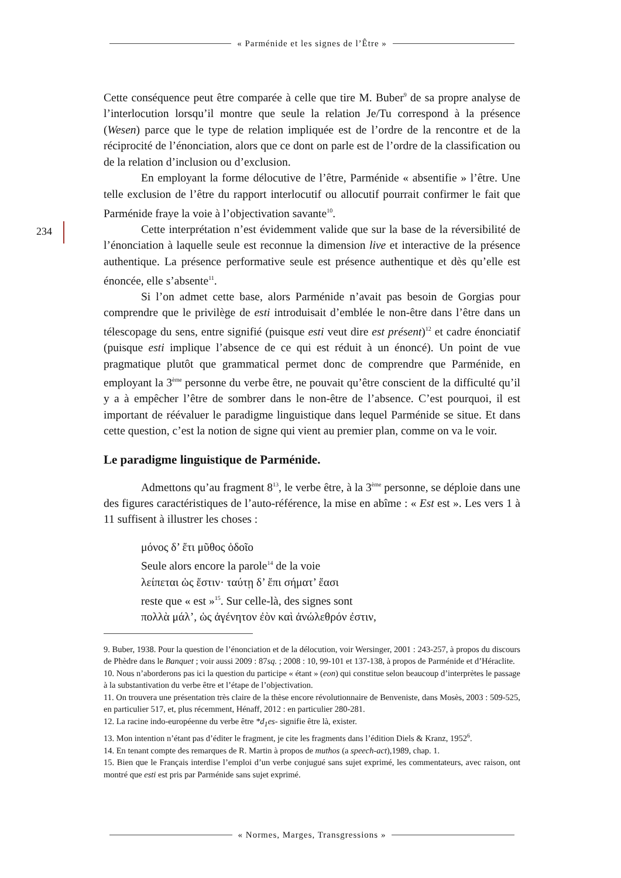« Parménide et les signes de l’Être »
234
Cette conséquence peut être comparée à celle que tire M. Buber<sup>9</sup> de sa propre analyse de l’interlocution lorsqu’il montre que seule la relation Je/Tu correspond à la présence (Wesen) parce que le type de relation impliquée est de l’ordre de la rencontre et de la réciprocité de l’énonciation, alors que ce dont on parle est de l’ordre de la classification ou de la relation d’inclusion ou d’exclusion.
En employant la forme délocutive de l’être, Parménide « absentifie » l’être. Une telle exclusion de l’être du rapport interlocutif ou allocutif pourrait confirmer le fait que Parménide fraye la voie à l’objectivation savante<sup>10</sup>.
Cette interprétation n’est évidemment valide que sur la base de la réversibilité de l’énonciation à laquelle seule est reconnue la dimension live et interactive de la présence authentique. La présence performative seule est présence authentique et dès qu’elle est énoncée, elle s’absente<sup>11</sup>.
Si l’on admet cette base, alors Parménide n’avait pas besoin de Gorgias pour comprendre que le privilège de esti introduisait d’emblée le non-être dans l’être dans un télescopage du sens, entre signifié (puisque esti veut dire est présent)<sup>12</sup> et cadre énonciatif (puisque esti implique l’absence de ce qui est réduit à un énoncé). Un point de vue pragmatique plutôt que grammatical permet donc de comprendre que Parménide, en employant la 3<sup>ème</sup> personne du verbe être, ne pouvait qu’être conscient de la difficulté qu’il y a à empêcher l’être de sombrer dans le non-être de l’absence. C’est pourquoi, il est important de réévaluer le paradigme linguistique dans lequel Parménide se situe. Et dans cette question, c’est la notion de signe qui vient au premier plan, comme on va le voir.
Le paradigme linguistique de Parménide.
Admettons qu’au fragment 8<sup>13</sup>, le verbe être, à la 3<sup>ème</sup> personne, se déploie dans une des figures caractéristiques de l’auto-référence, la mise en abîme : « Est est ». Les vers 1 à 11 suffisent à illustrer les choses :
μόνος δ’ ἔτι μῦθος ὁδοῖο
Seule alors encore la parole<sup>14</sup> de la voie
λείπεται ὡς ἔστιν· ταύτῃ δ’ ἔπι σήματ’ ἔασι
reste que « est »<sup>15</sup>. Sur celle-là, des signes sont
πολλὰ μάλ’, ὡς ἀγένητον ἐὸν καὶ ἀνώλεθρόν ἐστιν,
9. Buber, 1938. Pour la question de l’énonciation et de la délocution, voir Wersinger, 2001 : 243-257, à propos du discours de Phèdre dans le Banquet ; voir aussi 2009 : 87sq. ; 2008 : 10, 99-101 et 137-138, à propos de Parménide et d’Héraclite.
10. Nous n’aborderons pas ici la question du participe « étant » (eon) qui constitue selon beaucoup d’interprètes le passage à la substantivation du verbe être et l’étape de l’objectivation.
11. On trouvera une présentation très claire de la thèse encore révolutionnaire de Benveniste, dans Mosès, 2003 : 509-525, en particulier 517, et, plus récemment, Hénaff, 2012 : en particulier 280-281.
12. La racine indo-européenne du verbe être *d<sub>1</sub>es- signifie être là, exister.
13. Mon intention n’étant pas d’éditer le fragment, je cite les fragments dans l’édition Diels & Kranz, 1952<sup>6</sup>.
14. En tenant compte des remarques de R. Martin à propos de muthos (a speech-act),1989, chap. 1.
15. Bien que le Français interdise l’emploi d’un verbe conjugué sans sujet exprimé, les commentateurs, avec raison, ont montré que esti est pris par Parménide sans sujet exprimé.
« Normes, Marges, Transgressions »